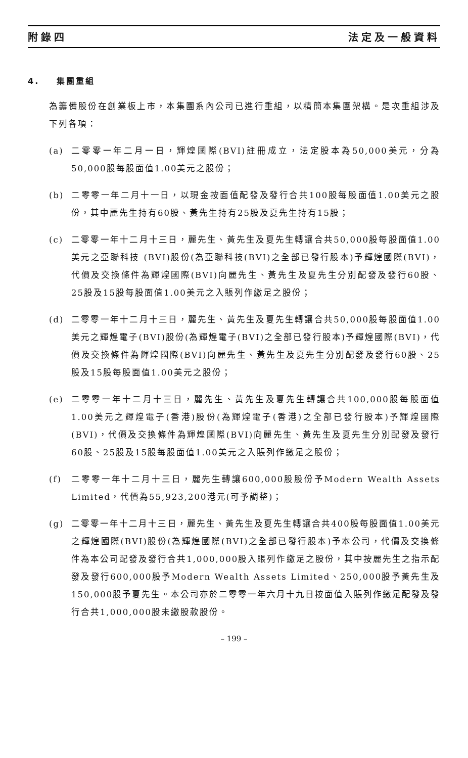附錄四 法定及一般資料
4. 集團重組
為籌備股份在創業板上市，本集團系內公司已進行重組，以精簡本集團架構。是次重組涉及下列各項：
(a) 二零零一年二月一日，輝煌國際(BVI)註冊成立，法定股本為50,000美元，分為50,000股每股面值1.00美元之股份；
(b) 二零零一年二月十一日，以現金按面值配發及發行合共100股每股面值1.00美元之股份，其中麗先生持有60股、黃先生持有25股及夏先生持有15股；
(c) 二零零一年十二月十三日，麗先生、黃先生及夏先生轉讓合共50,000股每股面值1.00美元之亞聯科技 (BVI)股份(為亞聯科技(BVI)之全部已發行股本)予輝煌國際(BVI)，代價及交換條件為輝煌國際(BVI)向麗先生、黃先生及夏先生分別配發及發行60股、25股及15股每股面值1.00美元之入賬列作繳足之股份；
(d) 二零零一年十二月十三日，麗先生、黃先生及夏先生轉讓合共50,000股每股面值1.00美元之輝煌電子(BVI)股份(為輝煌電子(BVI)之全部已發行股本)予輝煌國際(BVI)，代價及交換條件為輝煌國際(BVI)向麗先生、黃先生及夏先生分別配發及發行60股、25股及15股每股面值1.00美元之股份；
(e) 二零零一年十二月十三日，麗先生、黃先生及夏先生轉讓合共100,000股每股面值1.00美元之輝煌電子(香港)股份(為輝煌電子(香港)之全部已發行股本)予輝煌國際(BVI)，代價及交換條件為輝煌國際(BVI)向麗先生、黃先生及夏先生分別配發及發行60股、25股及15股每股面值1.00美元之入賬列作繳足之股份；
(f) 二零零一年十二月十三日，麗先生轉讓600,000股股份予Modern Wealth Assets Limited，代價為55,923,200港元(可予調整)；
(g) 二零零一年十二月十三日，麗先生、黃先生及夏先生轉讓合共400股每股面值1.00美元之輝煌國際(BVI)股份(為輝煌國際(BVI)之全部已發行股本)予本公司，代價及交換條件為本公司配發及發行合共1,000,000股入賬列作繳足之股份，其中按麗先生之指示配發及發行600,000股予Modern Wealth Assets Limited、250,000股予黃先生及150,000股予夏先生。本公司亦於二零零一年六月十九日按面值入賬列作繳足配發及發行合共1,000,000股未繳股款股份。
– 199 –